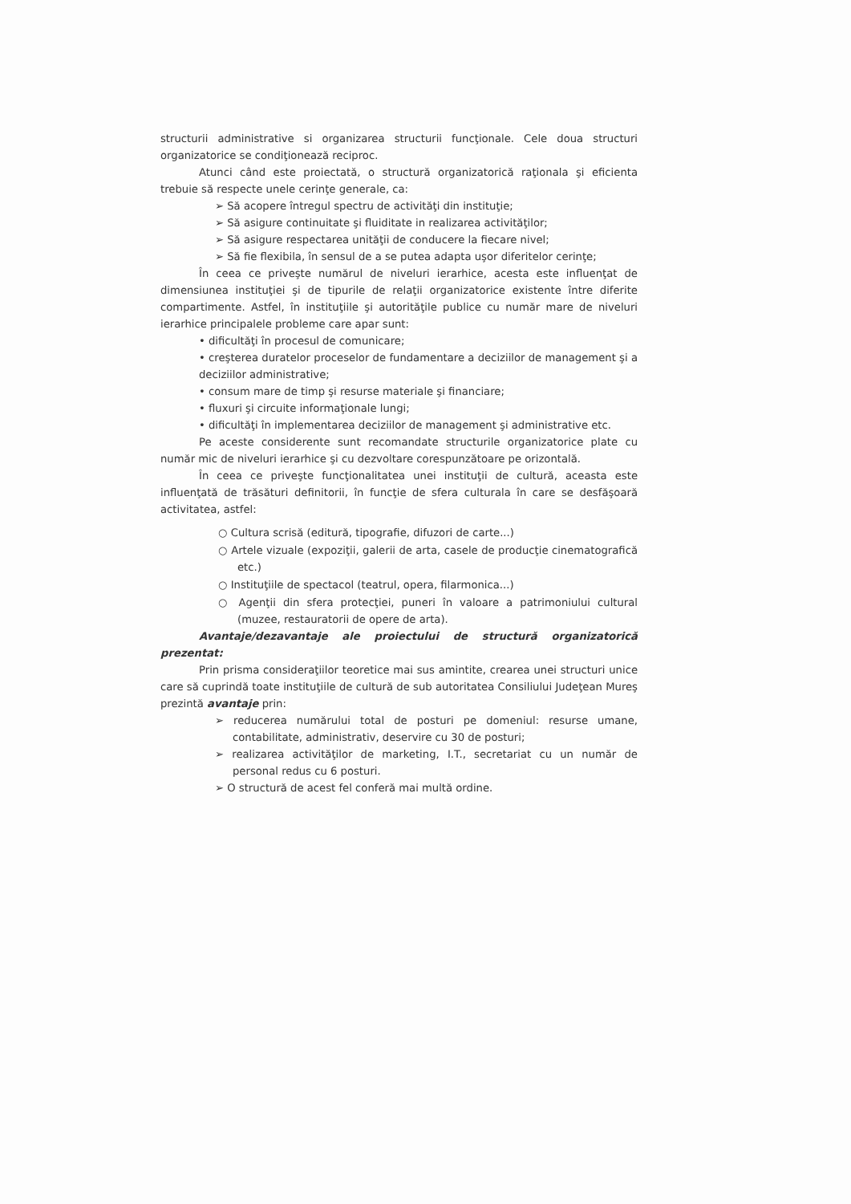structurii administrative si organizarea structurii funcţionale. Cele doua structuri organizatorice se condiţionează reciproc.
Atunci când este proiectată, o structură organizatorică raţionala şi eficienta trebuie să respecte unele cerinţe generale, ca:
➢ Să acopere întregul spectru de activităţi din instituţie;
➢ Să asigure continuitate şi fluiditate in realizarea activităţilor;
➢ Să asigure respectarea unităţii de conducere la fiecare nivel;
➢ Să fie flexibila, în sensul de a se putea adapta uşor diferitelor cerinţe;
În ceea ce priveşte numărul de niveluri ierarhice, acesta este influenţat de dimensiunea instituţiei şi de tipurile de relaţii organizatorice existente între diferite compartimente. Astfel, în instituţiile şi autorităţile publice cu număr mare de niveluri ierarhice principalele probleme care apar sunt:
• dificultăţi în procesul de comunicare;
• creşterea duratelor proceselor de fundamentare a deciziilor de management şi a deciziilor administrative;
• consum mare de timp şi resurse materiale şi financiare;
• fluxuri şi circuite informaţionale lungi;
• dificultăţi în implementarea deciziilor de management şi administrative etc.
Pe aceste considerente sunt recomandate structurile organizatorice plate cu număr mic de niveluri ierarhice şi cu dezvoltare corespunzătoare pe orizontală.
În ceea ce priveşte funcţionalitatea unei instituţii de cultură, aceasta este influenţată de trăsături definitorii, în funcţie de sfera culturala în care se desfăşoară activitatea, astfel:
○ Cultura scrisă (editură, tipografie, difuzori de carte...)
○ Artele vizuale (expoziţii, galerii de arta, casele de producţie cinematografică etc.)
○ Instituţiile de spectacol (teatrul, opera, filarmonica...)
○ Agenţii din sfera protecţiei, puneri în valoare a patrimoniului cultural (muzee, restauratorii de opere de arta).
Avantaje/dezavantaje ale proiectului de structură organizatorică prezentat:
Prin prisma consideraţiilor teoretice mai sus amintite, crearea unei structuri unice care să cuprindă toate instituţiile de cultură de sub autoritatea Consiliului Judeţean Mureş prezintă avantaje prin:
➢ reducerea numărului total de posturi pe domeniul: resurse umane, contabilitate, administrativ, deservire cu 30 de posturi;
➢ realizarea activităţilor de marketing, I.T., secretariat cu un număr de personal redus cu 6 posturi.
➢ O structură de acest fel conferă mai multă ordine.